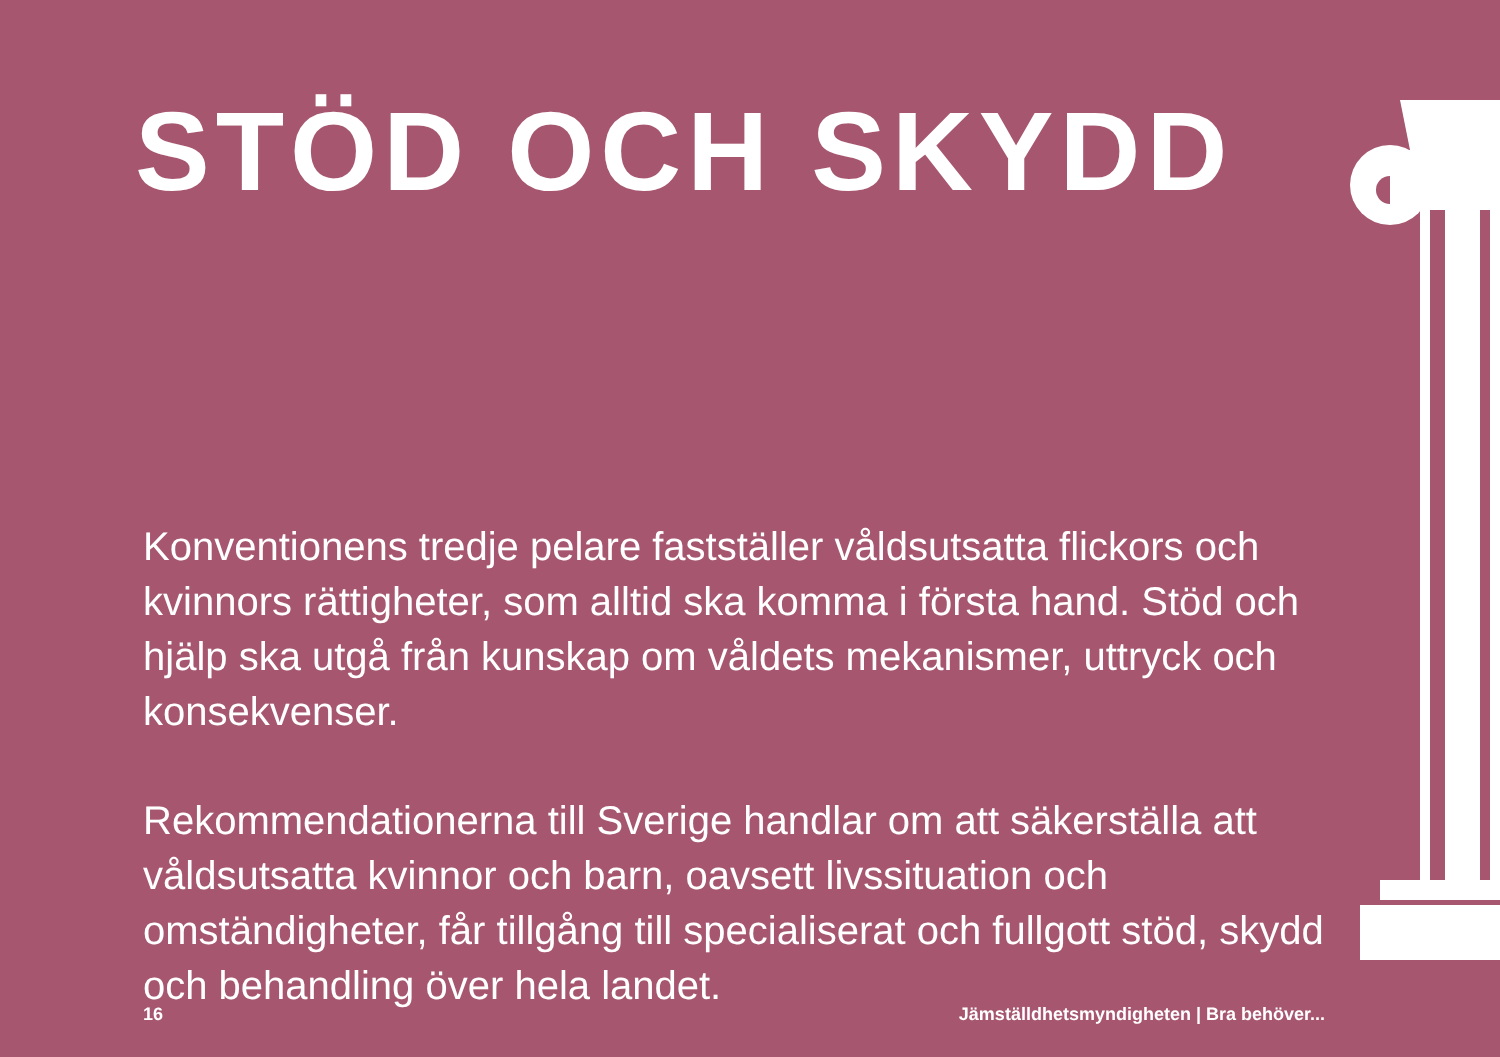STÖD OCH SKYDD
Konventionens tredje pelare fastställer våldsutsatta flickors och kvinnors rättigheter, som alltid ska komma i första hand. Stöd och hjälp ska utgå från kunskap om våldets mekanismer, uttryck och konsekvenser.
Rekommendationerna till Sverige handlar om att säkerställa att våldsutsatta kvinnor och barn, oavsett livssituation och omständigheter, får tillgång till specialiserat och fullgott stöd, skydd och behandling över hela landet.
16 Jämställdhetsmyndigheten | Bra behöver...